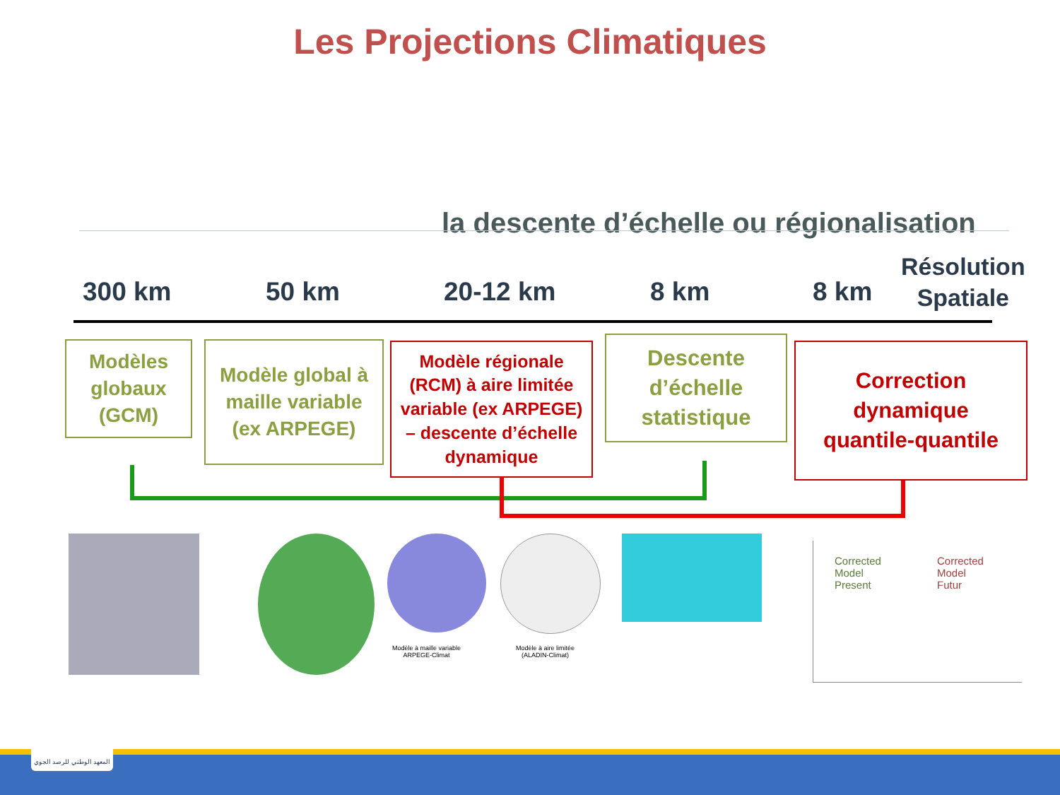Les Projections Climatiques
la descente d’échelle ou régionalisation
300 km 50 km 20-12 km 8 km 8 km
Résolution
Spatiale
Modèles
globaux
(GCM)
Modèle global à
maille variable
(ex ARPEGE)
Modèle régionale
(RCM) à aire limitée
variable (ex ARPEGE)
– descente d’échelle
dynamique
Descente
d’échelle
statistique
Correction
dynamique
quantile-quantile
Modèle à maille variable
ARPEGE-Climat
Modèle à aire limitée
(ALADIN-Climat)
Corrected
Model
Present
Corrected
Model
Futur
المعهد الوطني للرصد الجوي